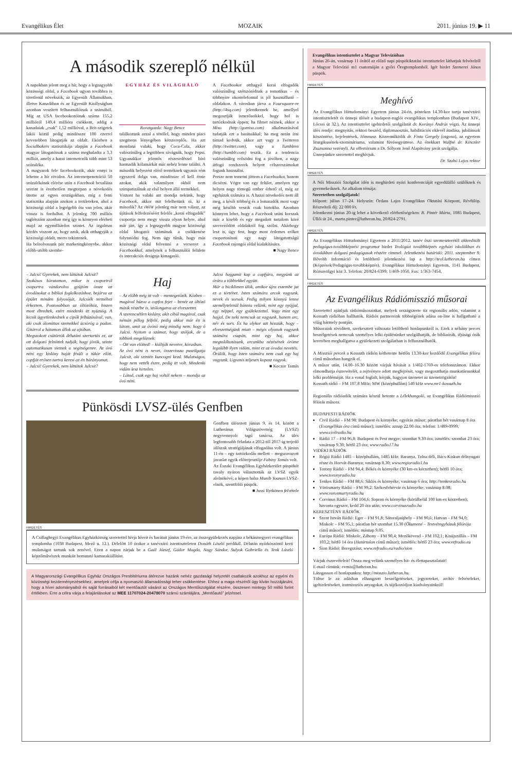Evangélikus Élet MOZAIK 2011. június 19. ▶ 11
A második szereplő nélkül
A napokban jelent meg a hír, hogy a legnagyobb közösségi oldal, a Facebook ugyan továbbra is töretlenül növekszik, az Egyesült Államokban, illetve Kanadában és az Egyesült Királyságban azonban veszített felhasználóinak a számából. Míg az USA facebookozóinak száma 155,2 millióról 149,4 millióra csökkent, addig a kanadaiak „csak” 1,52 millióval, a Brit-szigetek lakói közül pedig mindössze 100 ezerrel kevesebben látogatják az oldalt. Eközben a Socialbakers statisztikája alapján a Facebook magyar látogatóinak a száma meghaladta a 3,3 milliót, amely a hazai internetezők több mint 53 százaléka.
A magyarok fele facebookozik, akár ennyi is lehetne a hír röviden. Az internetpenetráció 50 százalékának elérése után a Facebook bevallása szerint is érezhetően megtorpan a növekedés üteme az egyes országokban, míg a fenti statisztika alapján azokon a területeken, ahol a közösségi oldal a legrégebb óta van jelen, akár vissza is fordulhat. A jelenleg 700 milliós taglétszám azonban még így is könnyen elérheti majd az egymilliárdos szintet. Az izgalmas kérdés viszont az, hogy azok, akik otthagyják a közösségi oldalt, merre tekintenek.
Ha beleolvasunk pár marketingkönyvbe, akkor előbb-utóbb szembe-
EGYHÁZ ÉS VILÁGHÁLÓ
Rovatgazda: Nagy Bence
találkozunk azzal a tétellel, hogy minden piaci szegmens lényegében kétszereplős. Ha azt mondaná valaki, hogy Coca-Cola, akkor valószínűleg a legtöbben rávágnák, hogy Pepsi. Ugyanakkor jelentős részesedéssel bíró harmadik kólamárkát már nehéz lenne találni. A második helyezést elérő terméknek ugyanis rém egyszerű dolga van, mindössze el kell érnie azokat, akik valamilyen okból nem szimpatizálnak az első helyen álló termékkel.
Viszont ha valaki azt mondja nekünk, hogy Facebook, akkor mit felelhetünk rá, ki a második? Az iWiW jelenleg már nem válasz, az újítások felfedezéséért felelős „korai elfogadók” csoportja nem megy vissza olyan helyre, ahol már járt, így a legnagyobb magyar közösségi oldal látogatói számának a csökkenése folytatódni fog. Nem úgy tűnik, hogy más közösségi oldal felvenné a versenyt a Facebookkal, amelynek a felhasználói felülete és interakciós designja kimagasló.
A Facebookot otthagyó korai elfogadók valószínűleg szétszóródnak a tematikus – és többnyire okostelefonnal is jól használható – oldalakon. A városban járva a Foursquare-re (http://4sq.com) jelentkeznek be, amellyel megosztják ismerőseikkel, hogy hol is tartózkodnak éppen; ha filmet néznek, akkor a Miso (http://gomiso.com) alkalmazásával tudatják ezt a barátaikkal; ha meg netán írni támad kedvük, akkor azt vagy a Twitteren (http://twitter.com), vagy a Tumblren (http://tumblr.com) teszik. Ez a tendencia valószínűleg erősödni fog a jövőben, a nagy átfogó rendszerek helyett célszerszámokat fogunk használni.
Persze nem temetni jöttem a Facebookot, hanem dicsérni. Végre van egy felület, amelyen egy helyen nagy tömegű ember érhető el, még az egyházak számára is. A hazai növekedés nem áll meg, a késői többség és a lemaradók most vagy még később veszik csak birtokba. Azonban könnyen lehet, hogy a Facebook utáni korszak már a kisebb és egy megadott tartalom köré szerveződött oldalakról fog szólni. Akárhogy lesz is, úgy fest, hogy most érdemes erőket csoportosítani egy nagy látogatottságú Facebook rajongói oldal kialakítására.
■ Nagy Bence
– Julcsi! Gyerekek, nem láttátok Julcsit?
Szokásos körutamon, mikor is csoportról csoportra vándorolva gyűjtöm össze az óvodásokat a bibliai foglalkozáshoz, bejárva az épület minden folyosóját, Julcsiék terméhez érkeztem. Pontosabban az öltözőhöz, hiszen most ébredtek, ezért mindenki itt nyüzsög. A kicsik ügyetlenkednek a cipők felhúzásával, van, aki csak álomittas szemekkel ücsörög a padon. Gitárral a hátamon állok az ajtóban.
Megszokott csütörtök délutáni szertartás ez, az ott dolgozó felnőttek tudják, hogy jövök, szinte automatikusan sietnek a segítségemre. Az óvó néni egy kislány haját fésüli a tükör előtt, copfját erősen tartva keresi az én bárányomat.
– Julcsi! Gyerekek, nem láttátok Julcsit?
Haj
– Az előbb még itt volt – mentegetőzik. Közben – magával húzva a copfos fejet – benéz az öltöző másik részébe is, szólongatva az elveszettet.
A szerencsétlen kislány, akit cibál magával, csak némán pillog felfelé, pedig akkor már én is látom, amit az óvónő még mindig nem: hogy ő Julcsi. Nyitom a számat, hogy szóljak, de a többiek megelőznek:
– Ott van előtted! – kiáltják nevetve, kórusban.
Az óvó néni is nevet, összevissza puszilgatja Julcsit, aki szintén kuncogni kezd. Mulatságos, hogy nem vették észre, pedig itt volt. Mindenki vidám lesz hirtelen.
– Látod, csak egy haj voltál nekem – mondja az óvó néni.
Julcsi hajgumit kap a copfjára, megyünk az órára a többiekkel együtt.
Már a biciklimen ülök, amikor újra eszembe jut ez a történet. Isten számára arcok vagyunk, nevek és sorsok. Pedig milyen könnyű lenne személytelenül bánnia velünk, mint egy nyájjal, egy néppel, egy gyülekezettel. Vagy mint egy hajjal. De neki nemcsak az vagyunk, hanem arc, név és sors. És ha olykor azt hisszük, hogy – elveszettségünk miatt – mégis olyanok vagyunk számára csupán, mint egy haj, akkor megtaláltatásunk, arcunkba nézésének öröme legalább ilyen vidám, mint ez az óvodai nevetés.
Örülök, hogy Isten számára nem csak egy haj vagyunk. Ugyanis teljesen kopasz vagyok.
■ Koczor Tamás
Pünkösdi LVSZ-ülés Genfben
Genfben ülésezett június 9. és 14. között a Lutheránus Világszövetség (LVSZ) negyvennyolc tagú tanácsa. Az ülés legfontosabb feladata a 2012-től 2017-ig terjedő időszak stratégiájának elfogadása volt. A június 11-én – egy tartózkodás mellett – megszavazott javaslat egyik előterjesztője Fabiny Tamás volt.
Az Északi Evangélikus Egyházkerület püspökét tavaly nyáron választották az LVSZ egyik alelnökévé; a képen balra Munib Younan LVSZ-elnök, szentföldi püspök.
■ Jussi Rytkönen felvétele
HIRDETÉS
A Csillaghegyi Evangélikus Egyházközség szeretettel hívja híveit és barátait június 19-ére, az összegyülekezés napjára a békásmegyeri evangélikus templomba (1038 Budapest, Mező u. 12.). Délelőtt 10 órakor a tanévzáró istentiszteleten Donáth László prédikál. Délután nyárköszöntő kerti mulatságot tartunk sok zenével. Ezen a napon zárjuk be a Gaál József, Gádor Magda, Nagy Sándor, Sulyok Gabriella és Tenk László képzőművészek munkáit bemutató kamarakiállítást.
A Magyarországi Evangélikus Egyház Országos Presbitériuma átérezve hazánk nehéz gazdasági helyzetét csatlakozik azokhoz az egyéni és közösségi kezdeményezésekhez, amelyek célja a nyomasztó államadóssági teher csökkentése. Ehhez a maga részéről úgy kíván hozzájárulni, hogy a hívei adományaiból és saját forrásaiból két mentőautót vásárol az Országos Mentőszolgálat részére, összesen mintegy 50 millió forint értékben. Erre a célra várja a felajánlásokat az MEE 11707024-20478070 számú számlájára, „Mentőautó” jelzéssel.
Evangélikus istentisztelet a Magyar Televízióban
Június 26-án, vasárnap 11 órától az előző napi püspökiktatási istentisztelet láthatjuk felvételről a Magyar Televízió m1 csatornáján a győri Öregtemplomból. Igét hirdet Szemerei János püspök.
HIRDETÉS
Meghívó
Az Evangélikus Hittudományi Egyetem június 24-én, pénteken 14.30-kor tartja tanévzáró istentiszteletét és ünnepi ülését a budapest-zuglói evangélikus templomban (Budapest XIV., Lőcsei út 32.). Az istentisztelet igehirdetői szolgálatát dr. Korányi András végzi. Az ünnepi ülés rendje: megnyitás, rektori beszéd, diplomaosztás, habilitációs oklevél átadása, jubilánsok köszöntése, bejelentések, Himnusz. Közreműködik dr. Finta Gergely (orgona), az egyetem liturgikusének-szemináriuma, valamint fúvósegyüttese. Az énekkart Wulfné dr. Kinczler Zsuzsanna vezényli. Az offertórium a Dr. Sólyom Jenő Alapítvány javát szolgálja.
Ünnepünkre szeretettel meghívjuk.
Dr. Szabó Lajos rektor
HIRDETÉS
A Női Missziói Szolgálat idén is meghirdeti nyári konferenciáját egyedülálló szülőknek és gyermekeiknek. Az alkalom témája:
Szeretetben szolgáljatok!
Időpont: július 17–24. Helyszín: Ordass Lajos Evangélikus Oktatási Központ, Révfülöp. Részvételi díj: 22 000 Ft.
Jelentkezni június 20-ig lehet a következő elérhetőségeken: B. Pintér Márta, 1085 Budapest, Üllői út 24., marta.pinter@lutheran.hu, 20/824-2791.
HIRDETÉS
Az Evangélikus Hittudományi Egyetem a 2011/2012. tanév őszi szemeszterétől akkreditált pedagógus-továbbképzési programot hirdet Teológiai továbbképzés egyházi iskolákban és óvodákban dolgozó pedagógusok részére címmel. Jelentkezési határidő: 2011. szeptember 9. Bővebb információ és letölthető jelentkezési lap a http://teol.lutheran.hu címen (Képzések/Pedagógus-továbbképzés). Evangélikus Hittudományi Egyetem, 1141 Budapest, Rózsavölgyi köz 3. Telefon: 20/824-6399; 1/469-1050. Fax: 1/363-7454.
HIRDETÉS
Az Evangélikus Rádiómisszió műsorai
Szeretettel ajánljuk rádióműsorainkat, melyek országszerte tíz regionális adón, valamint a Kossuth rádióban hallhatók. Rádiós partnereink többségének adása on-line is hallgatható a világ bármely pontján.
Műsoraink rövidített, szerkesztett változata letölthető honlapunkról is. Ezek a néhány perces beszélgetések nemcsak személyes lelki épülésünket szolgálhatják, de bibliaórák, ifjúsági órák keretében meghallgatva a gyülekezeti szolgálatban is felhasználhatók.
A Missziói percek a Kossuth rádión kéthetente hétfőn 13.30-kor kezdődő Evangélikus félóra című műsorban hangzik el.
A műsor után, 14.00–16.30 között várjuk hívását a 1/402-1769-es telefonszámon. Ekkor elmondhatja észrevételét, a rejtvényre adott megfejtését, vagy megoszthatja munkatársunkkal lelki problémáját. Ha a vonal foglalt, kérjük, hagyjon üzenetet az üzenetrögzítőn!
Kossuth rádió – FM 107,8 MHz; MW (középhullám) 540 kHz www.mr1-kossuth.hu
Regionális rádióadók számára készül hetente a Lélekhangoló, az Evangélikus Rádiómisszió félórás műsora.
BUDAPESTI RÁDIÓK
Civil Rádió – FM 98: Budapest és környéke; egyórás műsor; páratlan hét vasárnap 8 óra (Evangélikus óra című műsor); ismétlés: aznap 22.00 óra; telefon: 1/489-0999; www.civilradio.hu
Rádió 17 – FM 96,8: Budapest és Pest megye; szombat 9.30 óra; ismétlés: szombat 23 óra; vasárnap 9.30; hétfő 23 óra; www.radio17.hu
VIDÉKI RÁDIÓK
Régió Rádió 1485 – középhullám, 1485 kHz: Baranya, Tolna déli, Bács-Kiskun délnyugati része és Horvát-Baranya; vasárnap 8.30; www.regioradio1.hu
Torony Rádió – FM 94,4: Békés és környéke (30 km-es körzetben); hétfő 10 óra; www.toronyradio.hu
Tenkes Rádió – FM 88,6: Siklós és környéke; vasárnap 6 óra; http://tenkesradio.hu
Vörösmarty Rádió – FM 99,2: Székesfehérvár és környéke; vasárnap 8.08; www.vorosmartyradio.hu
Corvinus Rádió – FM 104,6: Sopron és környéke (körülbelül 100 km-es körzetben); havonta egyszer, kedd 20 óra után; www.corvinusradio.hu
KERESZTÉNY RÁDIÓK
Szent István Rádió: Eger – FM 91,8; Sátoraljaújhely – FM 90,6; Hatvan – FM 94,0; Miskolc – FM 95,1; páratlan hét szombat 15.30 (Ökumené – Testvéregyházak félórája című műsor); ismétlés: másnap 9.05.
Európa Rádió: Miskolc, Záhony – FM 90,4; Mezőkövesd – FM 102,1; Kisújszállás – FM 103,2; hétfő 14 óra (Határtalan című műsor); ismétlés: hétfő 23 óra; www.refradio.eu
Sion Rádió: Beregszász; www.refradio.eu/radio/sion
Várjuk észrevételeit! Ossza meg velünk személyes hit- és élettapasztalatait!
E-mail címünk: evmis@lutheran.hu.
Látogasson el honlapunkra: http://misszio.lutheran.hu.
Töltse le az adásban elhangzott beszélgetéseket, jegyzeteket, archív felvételeket, igehirdetéseket, iratmissziós anyagokat, és tájékozódjon kiadványainkról!